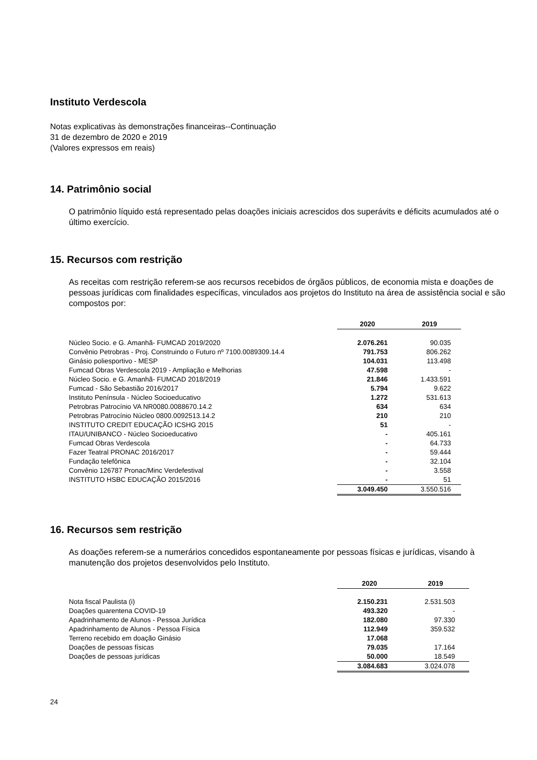Instituto Verdescola
Notas explicativas às demonstrações financeiras--Continuação
31 de dezembro de 2020 e 2019
(Valores expressos em reais)
14. Patrimônio social
O patrimônio líquido está representado pelas doações iniciais acrescidos dos superávits e déficits acumulados até o último exercício.
15. Recursos com restrição
As receitas com restrição referem-se aos recursos recebidos de órgãos públicos, de economia mista e doações de pessoas jurídicas com finalidades específicas, vinculados aos projetos do Instituto na área de assistência social e são compostos por:
| | 2020 | 2019 |
| Núcleo Socio. e G. Amanhã- FUMCAD 2019/2020 | 2.076.261 | 90.035 |
| Convênio Petrobras - Proj. Construindo o Futuro nº 7100.0089309.14.4 | 791.753 | 806.262 |
| Ginásio poliesportivo - MESP | 104.031 | 113.498 |
| Fumcad Obras Verdescola 2019 - Ampliação e Melhorias | 47.598 | - |
| Núcleo Socio. e G. Amanhã- FUMCAD 2018/2019 | 21.846 | 1.433.591 |
| Fumcad - São Sebastião 2016/2017 | 5.794 | 9.622 |
| Instituto Península - Núcleo Socioeducativo | 1.272 | 531.613 |
| Petrobras Patrocínio VA NR0080.0088670.14.2 | 634 | 634 |
| Petrobras Patrocínio Núcleo 0800.0092513.14.2 | 210 | 210 |
| INSTITUTO CREDIT EDUCAÇÃO ICSHG 2015 | 51 | - |
| ITAU/UNIBANCO - Núcleo Socioeducativo | - | 405.161 |
| Fumcad Obras Verdescola | - | 64.733 |
| Fazer Teatral PRONAC 2016/2017 | - | 59.444 |
| Fundação telefônica | - | 32.104 |
| Convênio 126787 Pronac/Minc Verdefestival | - | 3.558 |
| INSTITUTO HSBC EDUCAÇÃO 2015/2016 | - | 51 |
| | 3.049.450 | 3.550.516 |
16. Recursos sem restrição
As doações referem-se a numerários concedidos espontaneamente por pessoas físicas e jurídicas, visando à manutenção dos projetos desenvolvidos pelo Instituto.
| | 2020 | 2019 |
| Nota fiscal Paulista (i) | 2.150.231 | 2.531.503 |
| Doações quarentena COVID-19 | 493.320 | - |
| Apadrinhamento de Alunos - Pessoa Jurídica | 182.080 | 97.330 |
| Apadrinhamento de Alunos - Pessoa Física | 112.949 | 359.532 |
| Terreno recebido em doação Ginásio | 17.068 | |
| Doações de pessoas físicas | 79.035 | 17.164 |
| Doações de pessoas jurídicas | 50.000 | 18.549 |
| | 3.084.683 | 3.024.078 |
24